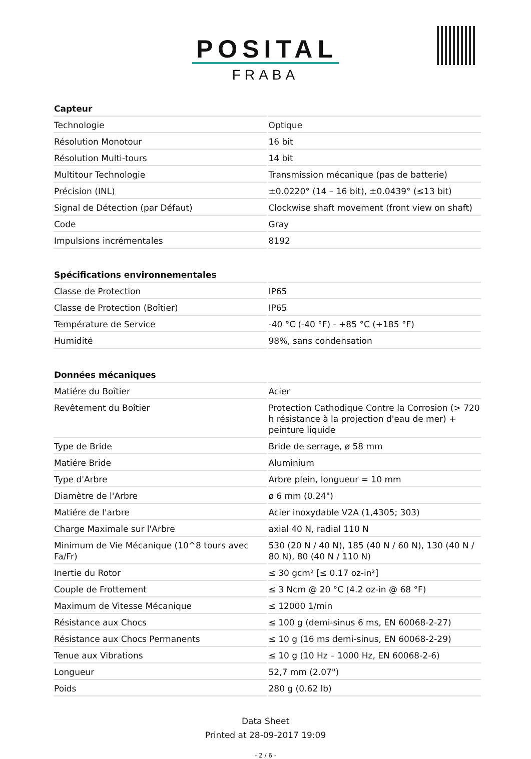POSITAL
FRABA
| Capteur | |
| --- | --- |
| Technologie | Optique |
| Résolution Monotour | 16 bit |
| Résolution Multi-tours | 14 bit |
| Multitour Technologie | Transmission mécanique (pas de batterie) |
| Précision (INL) | ±0.0220° (14 – 16 bit), ±0.0439° (≤13 bit) |
| Signal de Détection (par Défaut) | Clockwise shaft movement (front view on shaft) |
| Code | Gray |
| Impulsions incrémentales | 8192 |
| Spécifications environnementales | |
| --- | --- |
| Classe de Protection | IP65 |
| Classe de Protection (Boîtier) | IP65 |
| Température de Service | -40 °C (-40 °F) - +85 °C (+185 °F) |
| Humidité | 98%, sans condensation |
| Données mécaniques | |
| --- | --- |
| Matiére du Boîtier | Acier |
| Revêtement du Boîtier | Protection Cathodique Contre la Corrosion (> 720 h résistance à la projection d'eau de mer) + peinture liquide |
| Type de Bride | Bride de serrage, ø 58 mm |
| Matiére Bride | Aluminium |
| Type d'Arbre | Arbre plein, longueur = 10 mm |
| Diamètre de l'Arbre | ø 6 mm (0.24") |
| Matiére de l'arbre | Acier inoxydable V2A (1,4305; 303) |
| Charge Maximale sur l'Arbre | axial 40 N, radial 110 N |
| Minimum de Vie Mécanique (10^8 tours avec Fa/Fr) | 530 (20 N / 40 N), 185 (40 N / 60 N), 130 (40 N / 80 N), 80 (40 N / 110 N) |
| Inertie du Rotor | ≤ 30 gcm² [≤ 0.17 oz-in²] |
| Couple de Frottement | ≤ 3 Ncm @ 20 °C (4.2 oz-in @ 68 °F) |
| Maximum de Vitesse Mécanique | ≤ 12000 1/min |
| Résistance aux Chocs | ≤ 100 g (demi-sinus 6 ms, EN 60068-2-27) |
| Résistance aux Chocs Permanents | ≤ 10 g (16 ms demi-sinus, EN 60068-2-29) |
| Tenue aux Vibrations | ≤ 10 g (10 Hz – 1000 Hz, EN 60068-2-6) |
| Longueur | 52,7 mm (2.07") |
| Poids | 280 g (0.62 lb) |
Data Sheet
Printed at 28-09-2017 19:09
- 2 / 6 -